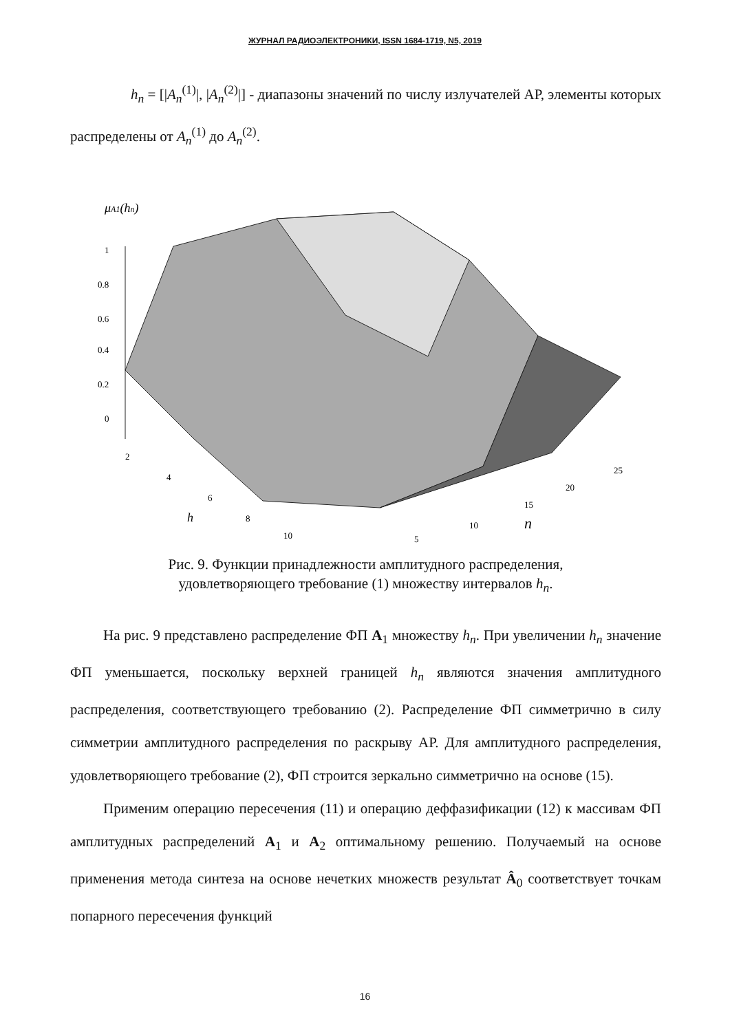ЖУРНАЛ РАДИОЭЛЕКТРОНИКИ, ISSN 1684-1719, N5, 2019
h<sub>n</sub> = [|A<sub>n</sub><sup>(1)</sup>|, |A<sub>n</sub><sup>(2)</sup>|] - диапазоны значений по числу излучателей АР, элементы которых распределены от A<sub>n</sub><sup>(1)</sup> до A<sub>n</sub><sup>(2)</sup>.
μA1(hn)
1
0.8
0.6
0.4
0.2
0
2
4
6
8
10
h
5
10
15
20
25
n
Рис. 9. Функции принадлежности амплитудного распределения,
удовлетворяющего требование (1) множеству интервалов h<sub>n</sub>.
На рис. 9 представлено распределение ФП A<sub>1</sub> множеству h<sub>n</sub>. При увеличении h<sub>n</sub> значение ФП уменьшается, поскольку верхней границей h<sub>n</sub> являются значения амплитудного распределения, соответствующего требованию (2). Распределение ФП симметрично в силу симметрии амплитудного распределения по раскрыву АР. Для амплитудного распределения, удовлетворяющего требование (2), ФП строится зеркально симметрично на основе (15).
Применим операцию пересечения (11) и операцию деффазификации (12) к массивам ФП амплитудных распределений A<sub>1</sub> и A<sub>2</sub> оптимальному решению. Получаемый на основе применения метода синтеза на основе нечетких множеств результат Â<sub>0</sub> соответствует точкам попарного пересечения функций
16